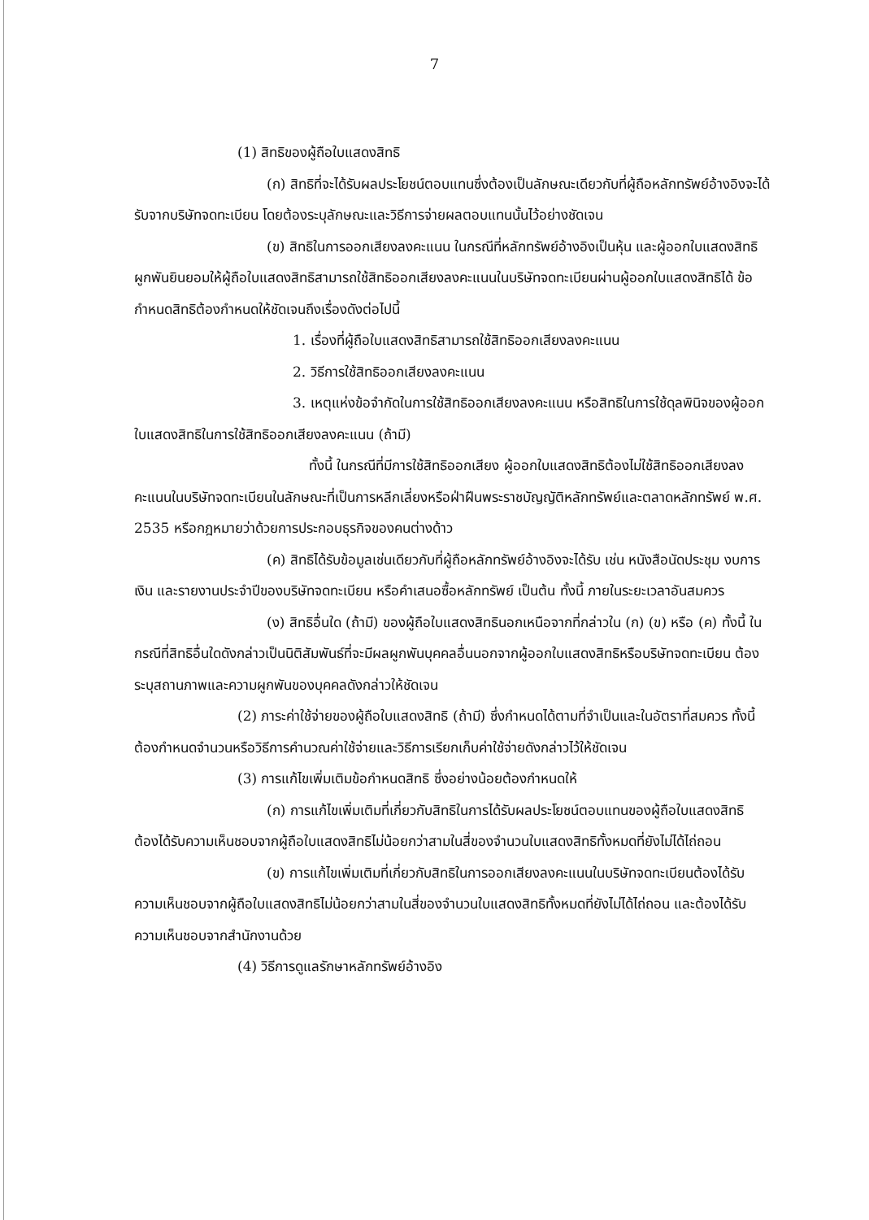7
(1) สิทธิของผู้ถือใบแสดงสิทธิ
(ก) สิทธิที่จะได้รับผลประโยชน์ตอบแทนซึ่งต้องเป็นลักษณะเดียวกับที่ผู้ถือหลักทรัพย์อ้างอิงจะได้รับจากบริษัทจดทะเบียน โดยต้องระบุลักษณะและวิธีการจ่ายผลตอบแทนนั้นไว้อย่างชัดเจน
(ข) สิทธิในการออกเสียงลงคะแนน ในกรณีที่หลักทรัพย์อ้างอิงเป็นหุ้น และผู้ออกใบแสดงสิทธิผูกพันยินยอมให้ผู้ถือใบแสดงสิทธิสามารถใช้สิทธิออกเสียงลงคะแนนในบริษัทจดทะเบียนผ่านผู้ออกใบแสดงสิทธิได้ ข้อกำหนดสิทธิต้องกำหนดให้ชัดเจนถึงเรื่องดังต่อไปนี้
1. เรื่องที่ผู้ถือใบแสดงสิทธิสามารถใช้สิทธิออกเสียงลงคะแนน
2. วิธีการใช้สิทธิออกเสียงลงคะแนน
3. เหตุแห่งข้อจำกัดในการใช้สิทธิออกเสียงลงคะแนน หรือสิทธิในการใช้ดุลพินิจของผู้ออกใบแสดงสิทธิในการใช้สิทธิออกเสียงลงคะแนน (ถ้ามี)
ทั้งนี้ ในกรณีที่มีการใช้สิทธิออกเสียง ผู้ออกใบแสดงสิทธิต้องไม่ใช้สิทธิออกเสียงลงคะแนนในบริษัทจดทะเบียนในลักษณะที่เป็นการหลีกเลี่ยงหรือฝ่าฝืนพระราชบัญญัติหลักทรัพย์และตลาดหลักทรัพย์ พ.ศ. 2535 หรือกฎหมายว่าด้วยการประกอบธุรกิจของคนต่างด้าว
(ค) สิทธิได้รับข้อมูลเช่นเดียวกับที่ผู้ถือหลักทรัพย์อ้างอิงจะได้รับ เช่น หนังสือนัดประชุม งบการเงิน และรายงานประจำปีของบริษัทจดทะเบียน หรือคำเสนอซื้อหลักทรัพย์ เป็นต้น ทั้งนี้ ภายในระยะเวลาอันสมควร
(ง) สิทธิอื่นใด (ถ้ามี) ของผู้ถือใบแสดงสิทธินอกเหนือจากที่กล่าวใน (ก) (ข) หรือ (ค) ทั้งนี้ ในกรณีที่สิทธิอื่นใดดังกล่าวเป็นนิติสัมพันธ์ที่จะมีผลผูกพันบุคคลอื่นนอกจากผู้ออกใบแสดงสิทธิหรือบริษัทจดทะเบียน ต้องระบุสถานภาพและความผูกพันของบุคคลดังกล่าวให้ชัดเจน
(2) ภาระค่าใช้จ่ายของผู้ถือใบแสดงสิทธิ (ถ้ามี) ซึ่งกำหนดได้ตามที่จำเป็นและในอัตราที่สมควร ทั้งนี้ ต้องกำหนดจำนวนหรือวิธีการคำนวณค่าใช้จ่ายและวิธีการเรียกเก็บค่าใช้จ่ายดังกล่าวไว้ให้ชัดเจน
(3) การแก้ไขเพิ่มเติมข้อกำหนดสิทธิ ซึ่งอย่างน้อยต้องกำหนดให้
(ก) การแก้ไขเพิ่มเติมที่เกี่ยวกับสิทธิในการได้รับผลประโยชน์ตอบแทนของผู้ถือใบแสดงสิทธิ ต้องได้รับความเห็นชอบจากผู้ถือใบแสดงสิทธิไม่น้อยกว่าสามในสี่ของจำนวนใบแสดงสิทธิทั้งหมดที่ยังไม่ได้ไถ่ถอน
(ข) การแก้ไขเพิ่มเติมที่เกี่ยวกับสิทธิในการออกเสียงลงคะแนนในบริษัทจดทะเบียนต้องได้รับความเห็นชอบจากผู้ถือใบแสดงสิทธิไม่น้อยกว่าสามในสี่ของจำนวนใบแสดงสิทธิทั้งหมดที่ยังไม่ได้ไถ่ถอน และต้องได้รับความเห็นชอบจากสำนักงานด้วย
(4) วิธีการดูแลรักษาหลักทรัพย์อ้างอิง